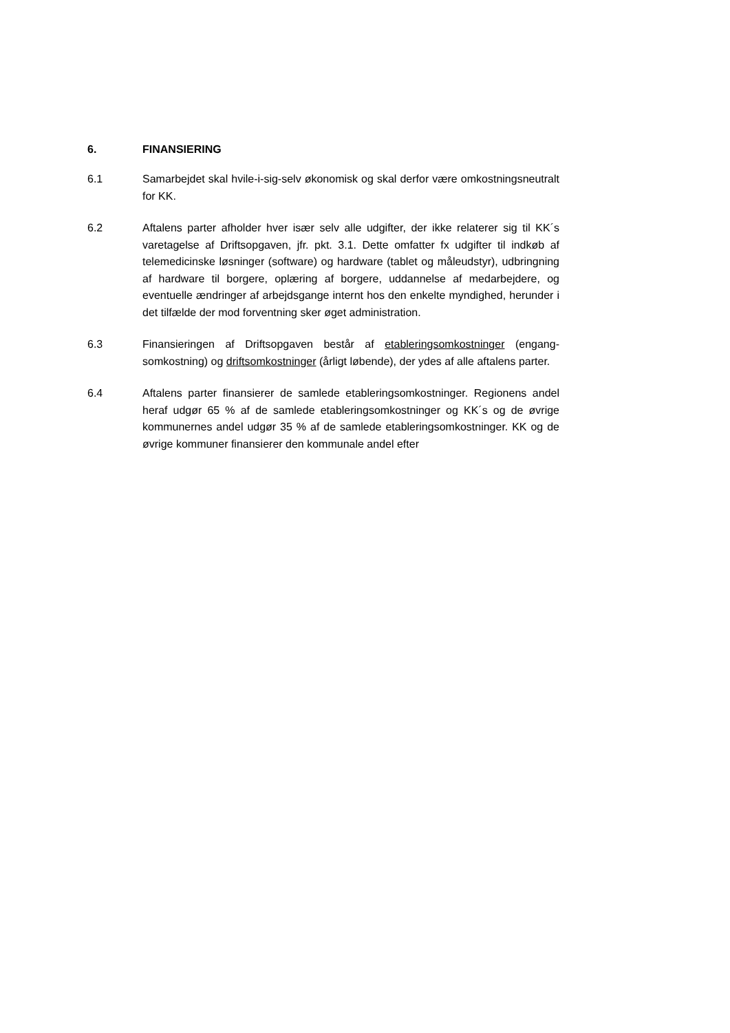6. FINANSIERING
6.1 Samarbejdet skal hvile-i-sig-selv økonomisk og skal derfor være omkost­ningsneutralt for KK.
6.2 Aftalens parter afholder hver især selv alle udgifter, der ikke relaterer sig til KK´s varetagelse af Driftsopgaven, jfr. pkt. 3.1. Dette omfatter fx udgifter til indkøb af telemedicinske løsninger (software) og hardware (tablet og måle­udstyr), udbringning af hardware til borgere, oplæring af borgere, uddan­nelse af medarbejdere, og eventuelle ændringer af arbejdsgange internt hos den enkelte myndighed, herunder i det tilfælde der mod forventning sker øget administration.
6.3 Finansieringen af Driftsopgaven består af etableringsomkostninger (engang­somkostning) og driftsomkostninger (årligt løbende), der ydes af alle aftalens parter.
6.4 Aftalens parter finansierer de samlede etableringsomkostninger. Regionens andel heraf udgør 65 % af de samlede etableringsomkostninger og KK´s og de øvrige kommunernes andel udgør 35 % af de samlede etableringsomkost­ninger. KK og de øvrige kommuner finansierer den kommunale andel efter